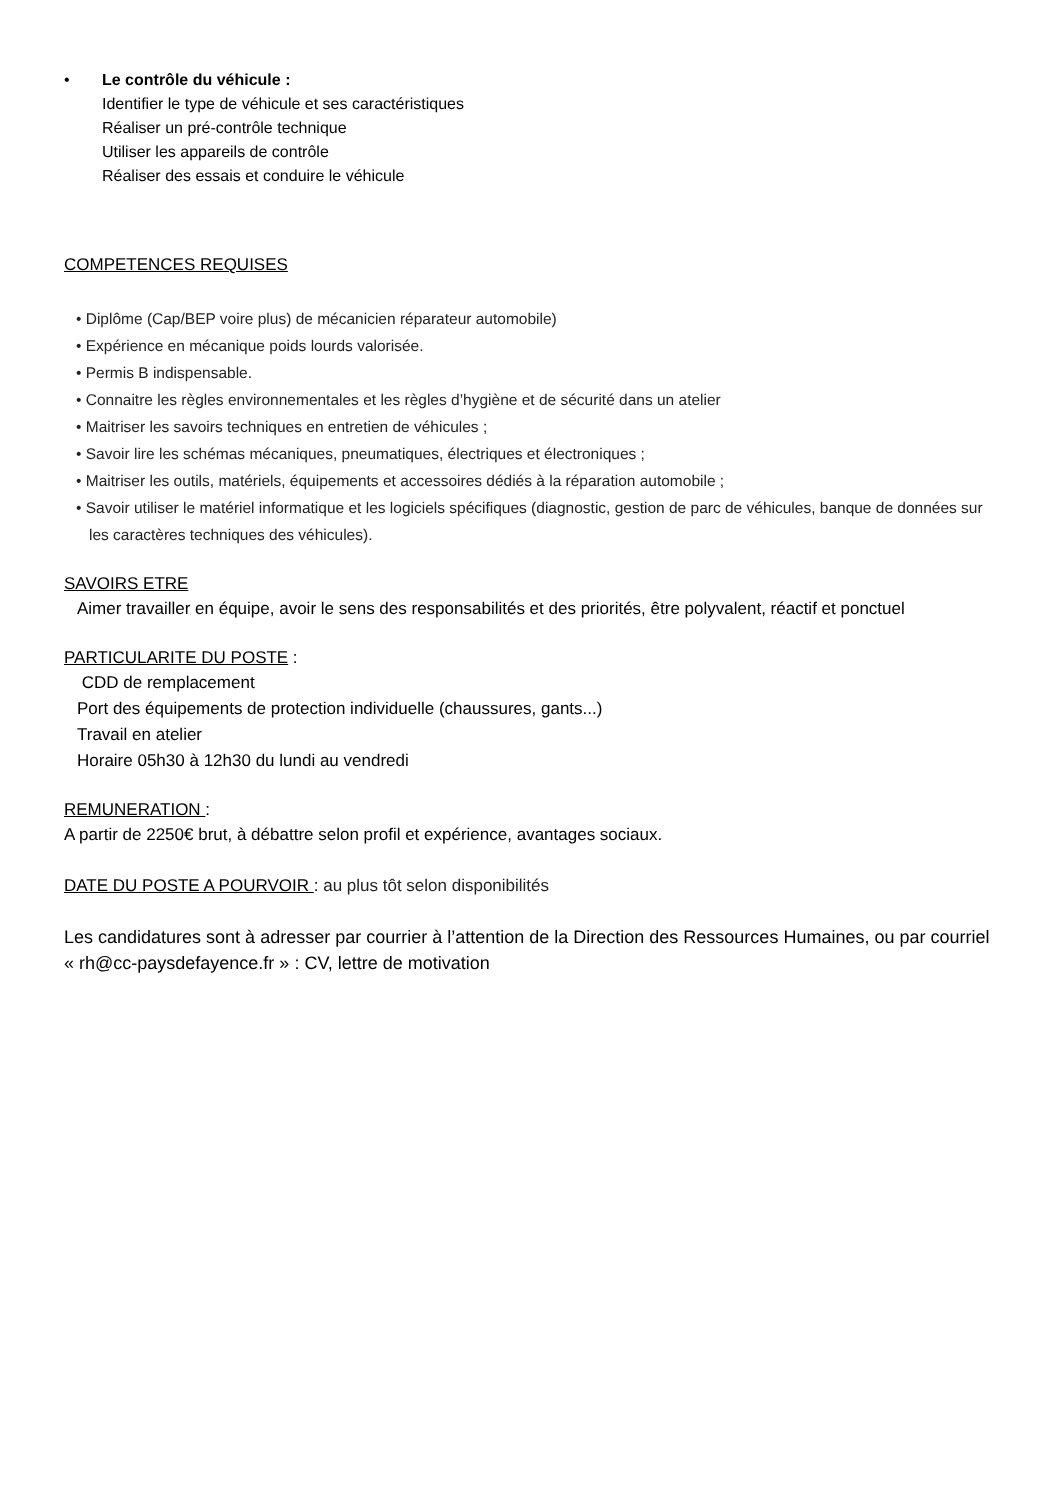• Le contrôle du véhicule :
Identifier le type de véhicule et ses caractéristiques
Réaliser un pré-contrôle technique
Utiliser les appareils de contrôle
Réaliser des essais et conduire le véhicule
COMPETENCES REQUISES
• Diplôme (Cap/BEP voire plus) de mécanicien réparateur automobile)
• Expérience en mécanique poids lourds valorisée.
• Permis B indispensable.
• Connaitre les règles environnementales et les règles d’hygiène et de sécurité dans un atelier
• Maitriser les savoirs techniques en entretien de véhicules ;
• Savoir lire les schémas mécaniques, pneumatiques, électriques et électroniques ;
• Maitriser les outils, matériels, équipements et accessoires dédiés à la réparation automobile ;
• Savoir utiliser le matériel informatique et les logiciels spécifiques (diagnostic, gestion de parc de véhicules, banque de données sur les caractères techniques des véhicules).
SAVOIRS ETRE
Aimer travailler en équipe, avoir le sens des responsabilités et des priorités, être polyvalent, réactif et ponctuel
PARTICULARITE DU POSTE
:
CDD de remplacement
Port des équipements de protection individuelle (chaussures, gants...)
Travail en atelier
Horaire 05h30 à 12h30 du lundi au vendredi
REMUNERATION
:
A partir de 2250€ brut, à débattre selon profil et expérience, avantages sociaux.
DATE DU POSTE A POURVOIR : au plus tôt selon disponibilités
Les candidatures sont à adresser par courrier à l’attention de la Direction des Ressources Humaines, ou par courriel « rh@cc-paysdefayence.fr » : CV, lettre de motivation